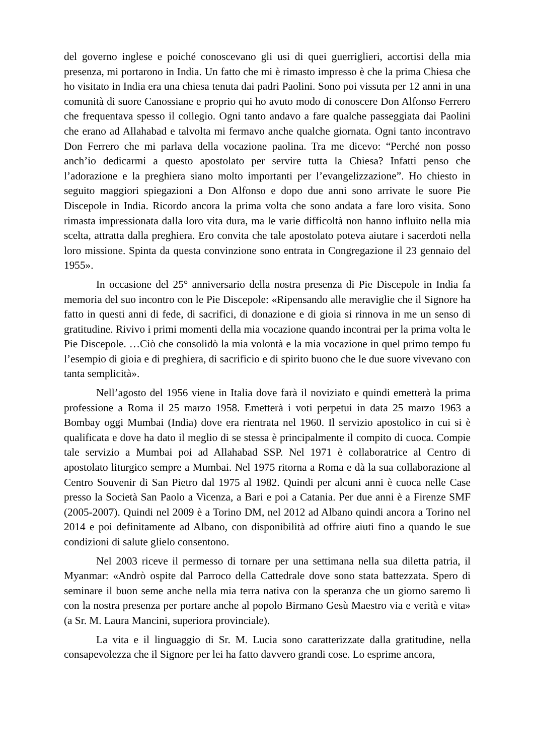del governo inglese e poiché conoscevano gli usi di quei guerriglieri, accortisi della mia presenza, mi portarono in India. Un fatto che mi è rimasto impresso è che la prima Chiesa che ho visitato in India era una chiesa tenuta dai padri Paolini. Sono poi vissuta per 12 anni in una comunità di suore Canossiane e proprio qui ho avuto modo di conoscere Don Alfonso Ferrero che frequentava spesso il collegio. Ogni tanto andavo a fare qualche passeggiata dai Paolini che erano ad Allahabad e talvolta mi fermavo anche qualche giornata. Ogni tanto incontravo Don Ferrero che mi parlava della vocazione paolina. Tra me dicevo: “Perché non posso anch’io dedicarmi a questo apostolato per servire tutta la Chiesa? Infatti penso che l’adorazione e la preghiera siano molto importanti per l’evangelizzazione”. Ho chiesto in seguito maggiori spiegazioni a Don Alfonso e dopo due anni sono arrivate le suore Pie Discepole in India. Ricordo ancora la prima volta che sono andata a fare loro visita. Sono rimasta impressionata dalla loro vita dura, ma le varie difficoltà non hanno influito nella mia scelta, attratta dalla preghiera. Ero convita che tale apostolato poteva aiutare i sacerdoti nella loro missione. Spinta da questa convinzione sono entrata in Congregazione il 23 gennaio del 1955».
In occasione del 25° anniversario della nostra presenza di Pie Discepole in India fa memoria del suo incontro con le Pie Discepole: «Ripensando alle meraviglie che il Signore ha fatto in questi anni di fede, di sacrifici, di donazione e di gioia si rinnova in me un senso di gratitudine. Rivivo i primi momenti della mia vocazione quando incontrai per la prima volta le Pie Discepole. …Ciò che consolidò la mia volontà e la mia vocazione in quel primo tempo fu l’esempio di gioia e di preghiera, di sacrificio e di spirito buono che le due suore vivevano con tanta semplicità».
Nell’agosto del 1956 viene in Italia dove farà il noviziato e quindi emetterà la prima professione a Roma il 25 marzo 1958. Emetterà i voti perpetui in data 25 marzo 1963 a Bombay oggi Mumbai (India) dove era rientrata nel 1960. Il servizio apostolico in cui si è qualificata e dove ha dato il meglio di se stessa è principalmente il compito di cuoca. Compie tale servizio a Mumbai poi ad Allahabad SSP. Nel 1971 è collaboratrice al Centro di apostolato liturgico sempre a Mumbai. Nel 1975 ritorna a Roma e dà la sua collaborazione al Centro Souvenir di San Pietro dal 1975 al 1982. Quindi per alcuni anni è cuoca nelle Case presso la Società San Paolo a Vicenza, a Bari e poi a Catania. Per due anni è a Firenze SMF (2005-2007). Quindi nel 2009 è a Torino DM, nel 2012 ad Albano quindi ancora a Torino nel 2014 e poi definitamente ad Albano, con disponibilità ad offrire aiuti fino a quando le sue condizioni di salute glielo consentono.
Nel 2003 riceve il permesso di tornare per una settimana nella sua diletta patria, il Myanmar: «Andrò ospite dal Parroco della Cattedrale dove sono stata battezzata. Spero di seminare il buon seme anche nella mia terra nativa con la speranza che un giorno saremo lì con la nostra presenza per portare anche al popolo Birmano Gesù Maestro via e verità e vita» (a Sr. M. Laura Mancini, superiora provinciale).
La vita e il linguaggio di Sr. M. Lucia sono caratterizzate dalla gratitudine, nella consapevolezza che il Signore per lei ha fatto davvero grandi cose. Lo esprime ancora,